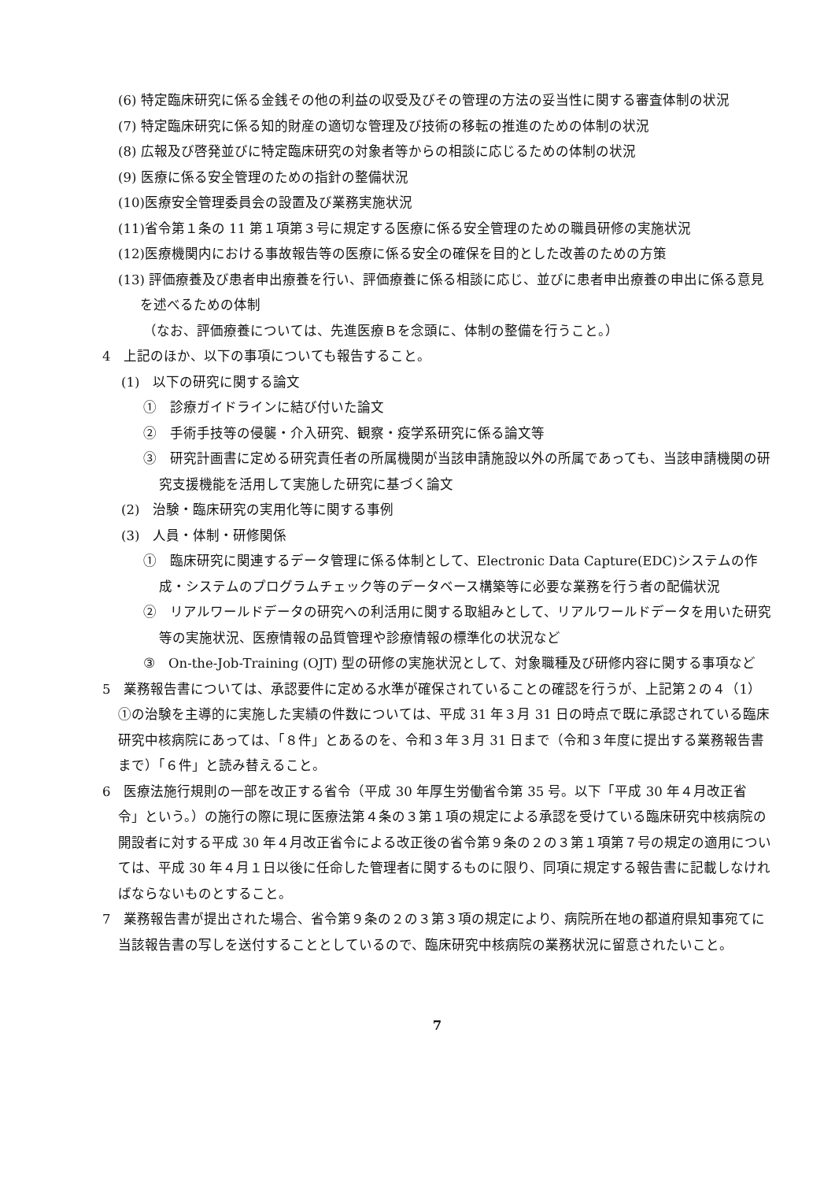(6) 特定臨床研究に係る金銭その他の利益の収受及びその管理の方法の妥当性に関する審査体制の状況
(7) 特定臨床研究に係る知的財産の適切な管理及び技術の移転の推進のための体制の状況
(8) 広報及び啓発並びに特定臨床研究の対象者等からの相談に応じるための体制の状況
(9) 医療に係る安全管理のための指針の整備状況
(10)医療安全管理委員会の設置及び業務実施状況
(11)省令第１条の 11 第１項第３号に規定する医療に係る安全管理のための職員研修の実施状況
(12)医療機関内における事故報告等の医療に係る安全の確保を目的とした改善のための方策
(13) 評価療養及び患者申出療養を行い、評価療養に係る相談に応じ、並びに患者申出療養の申出に係る意見を述べるための体制
（なお、評価療養については、先進医療Ｂを念頭に、体制の整備を行うこと。）
4　上記のほか、以下の事項についても報告すること。
(1)　以下の研究に関する論文
①　診療ガイドラインに結び付いた論文
②　手術手技等の侵襲・介入研究、観察・疫学系研究に係る論文等
③　研究計画書に定める研究責任者の所属機関が当該申請施設以外の所属であっても、当該申請機関の研究支援機能を活用して実施した研究に基づく論文
(2)　治験・臨床研究の実用化等に関する事例
(3)　人員・体制・研修関係
①　臨床研究に関連するデータ管理に係る体制として、Electronic Data Capture(EDC)システムの作成・システムのプログラムチェック等のデータベース構築等に必要な業務を行う者の配備状況
②　リアルワールドデータの研究への利活用に関する取組みとして、リアルワールドデータを用いた研究等の実施状況、医療情報の品質管理や診療情報の標準化の状況など
③　On-the-Job-Training (OJT) 型の研修の実施状況として、対象職種及び研修内容に関する事項など
5　業務報告書については、承認要件に定める水準が確保されていることの確認を行うが、上記第２の４（1）①の治験を主導的に実施した実績の件数については、平成 31 年３月 31 日の時点で既に承認されている臨床研究中核病院にあっては、「８件」とあるのを、令和３年３月 31 日まで（令和３年度に提出する業務報告書まで）「６件」と読み替えること。
6　医療法施行規則の一部を改正する省令（平成 30 年厚生労働省令第 35 号。以下「平成 30 年４月改正省令」という。）の施行の際に現に医療法第４条の３第１項の規定による承認を受けている臨床研究中核病院の開設者に対する平成 30 年４月改正省令による改正後の省令第９条の２の３第１項第７号の規定の適用については、平成 30 年４月１日以後に任命した管理者に関するものに限り、同項に規定する報告書に記載しなければならないものとすること。
7　業務報告書が提出された場合、省令第９条の２の３第３項の規定により、病院所在地の都道府県知事宛てに当該報告書の写しを送付することとしているので、臨床研究中核病院の業務状況に留意されたいこと。
7